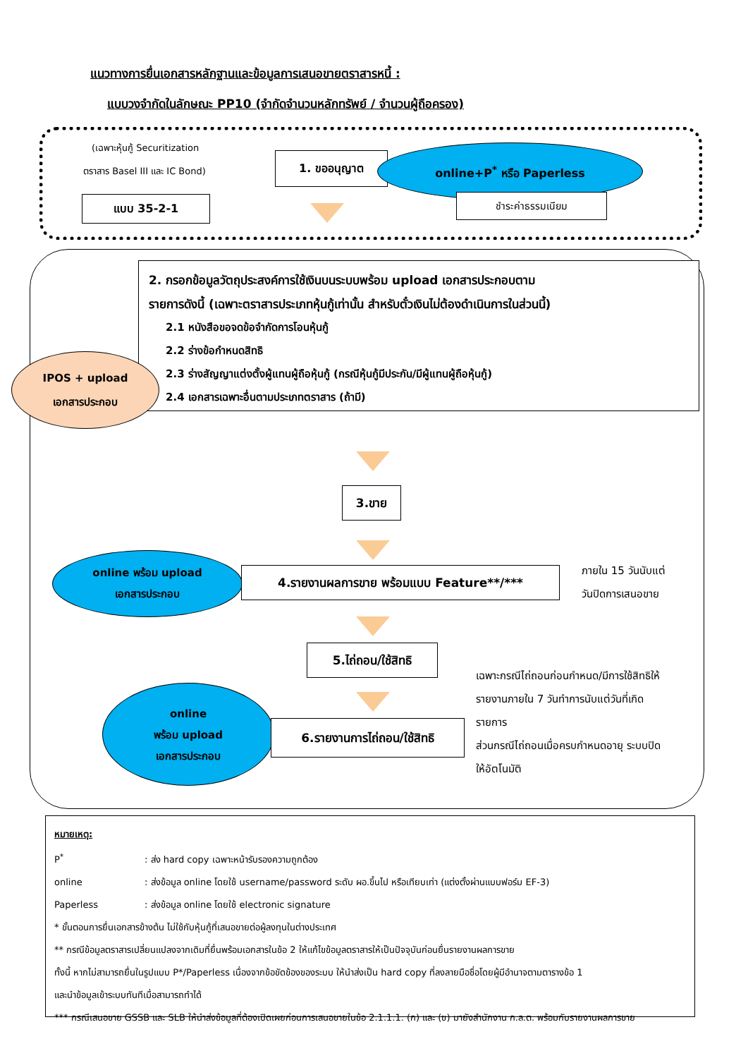แนวทางการยื่นเอกสารหลักฐานและข้อมูลการเสนอขายตราสารหนี้ :
แบบวงจำกัดในลักษณะ PP10 (จำกัดจำนวนหลักทรัพย์ / จำนวนผู้ถือครอง)
(เฉพาะหุ้นกู้ Securitization
ตราสาร Basel III และ IC Bond)
แบบ 35-2-1
1. ขออนุญาต
online+P<sup>*</sup> หรือ Paperless
ชำระค่าธรรมเนียม
2. กรอกข้อมูลวัตถุประสงค์การใช้เงินบนระบบพร้อม upload เอกสารประกอบตาม
รายการดังนี้ (เฉพาะตราสารประเภทหุ้นกู้เท่านั้น สำหรับตั๋วเงินไม่ต้องดำเนินการในส่วนนี้)
2.1 หนังสือขอจดข้อจำกัดการโอนหุ้นกู้
2.2 ร่างข้อกำหนดสิทธิ
2.3 ร่างสัญญาแต่งตั้งผู้แทนผู้ถือหุ้นกู้ (กรณีหุ้นกู้มีประกัน/มีผู้แทนผู้ถือหุ้นกู้)
2.4 เอกสารเฉพาะอื่นตามประเภทตราสาร (ถ้ามี)
IPOS + upload
เอกสารประกอบ
3.ขาย
online พร้อม upload
เอกสารประกอบ
4.รายงานผลการขาย พร้อมแบบ Feature**/***
ภายใน 15 วันนับแต่
วันปิดการเสนอขาย
5.ไถ่ถอน/ใช้สิทธิ
online
พร้อม upload
เอกสารประกอบ
6.รายงานการไถ่ถอน/ใช้สิทธิ
เฉพาะกรณีไถ่ถอนก่อนกำหนด/มีการใช้สิทธิให้
รายงานภายใน 7 วันทำการนับแต่วันที่เกิด
รายการ
ส่วนกรณีไถ่ถอนเมื่อครบกำหนดอายุ ระบบปิด
ให้อัตโนมัติ
หมายเหตุ:
P<sup>*</sup>: ส่ง hard copy เฉพาะหน้ารับรองความถูกต้อง
online: ส่งข้อมูล online โดยใช้ username/password ระดับ ผอ.ขึ้นไป หรือเทียบเท่า (แต่งตั้งผ่านแบบฟอร์ม EF-3)
Paperless: ส่งข้อมูล online โดยใช้ electronic signature
* ขั้นตอนการยื่นเอกสารข้างต้น ไม่ใช้กับหุ้นกู้ที่เสนอขายต่อผู้ลงทุนในต่างประเทศ
** กรณีข้อมูลตราสารเปลี่ยนแปลงจากเดิมที่ยื่นพร้อมเอกสารในข้อ 2 ให้แก้ไขข้อมูลตราสารให้เป็นปัจจุบันก่อนยื่นรายงานผลการขาย
ทั้งนี้ หากไม่สามารถยื่นในรูปแบบ P*/Paperless เนื่องจากข้อขัดข้องของระบบ ให้นำส่งเป็น hard copy ที่ลงลายมือชื่อโดยผู้มีอำนาจตามตารางข้อ 1
และนำข้อมูลเข้าระบบทันทีเมื่อสามารถทำได้
*** กรณีเสนอขาย GSSB และ SLB ให้นำส่งข้อมูลที่ต้องเปิดเผยก่อนการเสนอขายในข้อ 2.1.1.1. (ก) และ (ข) มายังสำนักงาน ก.ล.ต. พร้อมกับรายงานผลการขาย